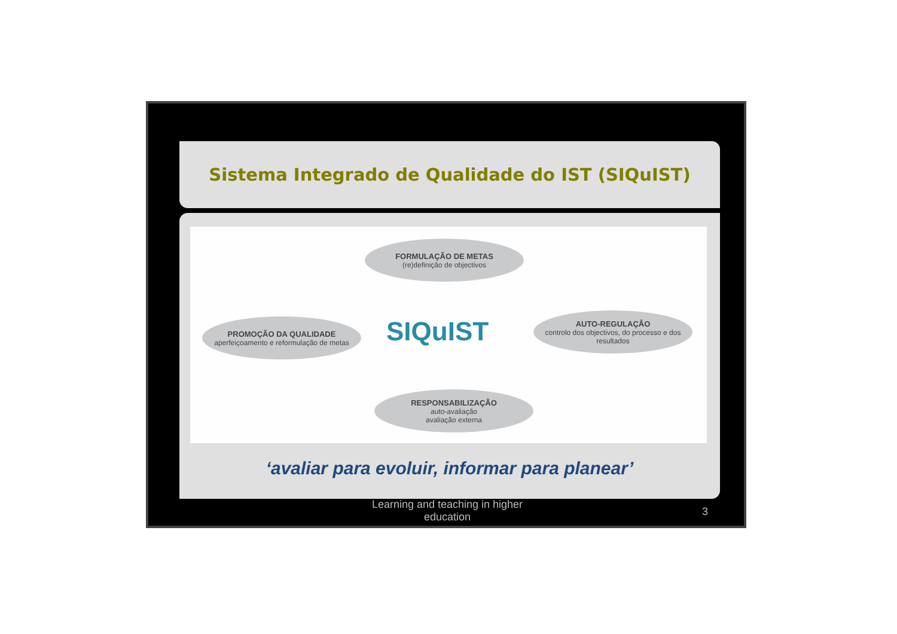Sistema Integrado de Qualidade do IST (SIQuIST)
FORMULAÇÃO DE METAS
(re)definição de objectivos
PROMOÇÃO DA QUALIDADE
aperfeiçoamento e reformulação de metas
SIQuIST
AUTO-REGULAÇÃO
controlo dos objectivos, do processo e dos resultados
RESPONSABILIZAÇÃO
auto-avaliação
avaliação externa
‘avaliar para evoluir, informar para planear’
Learning and teaching in higher education
3